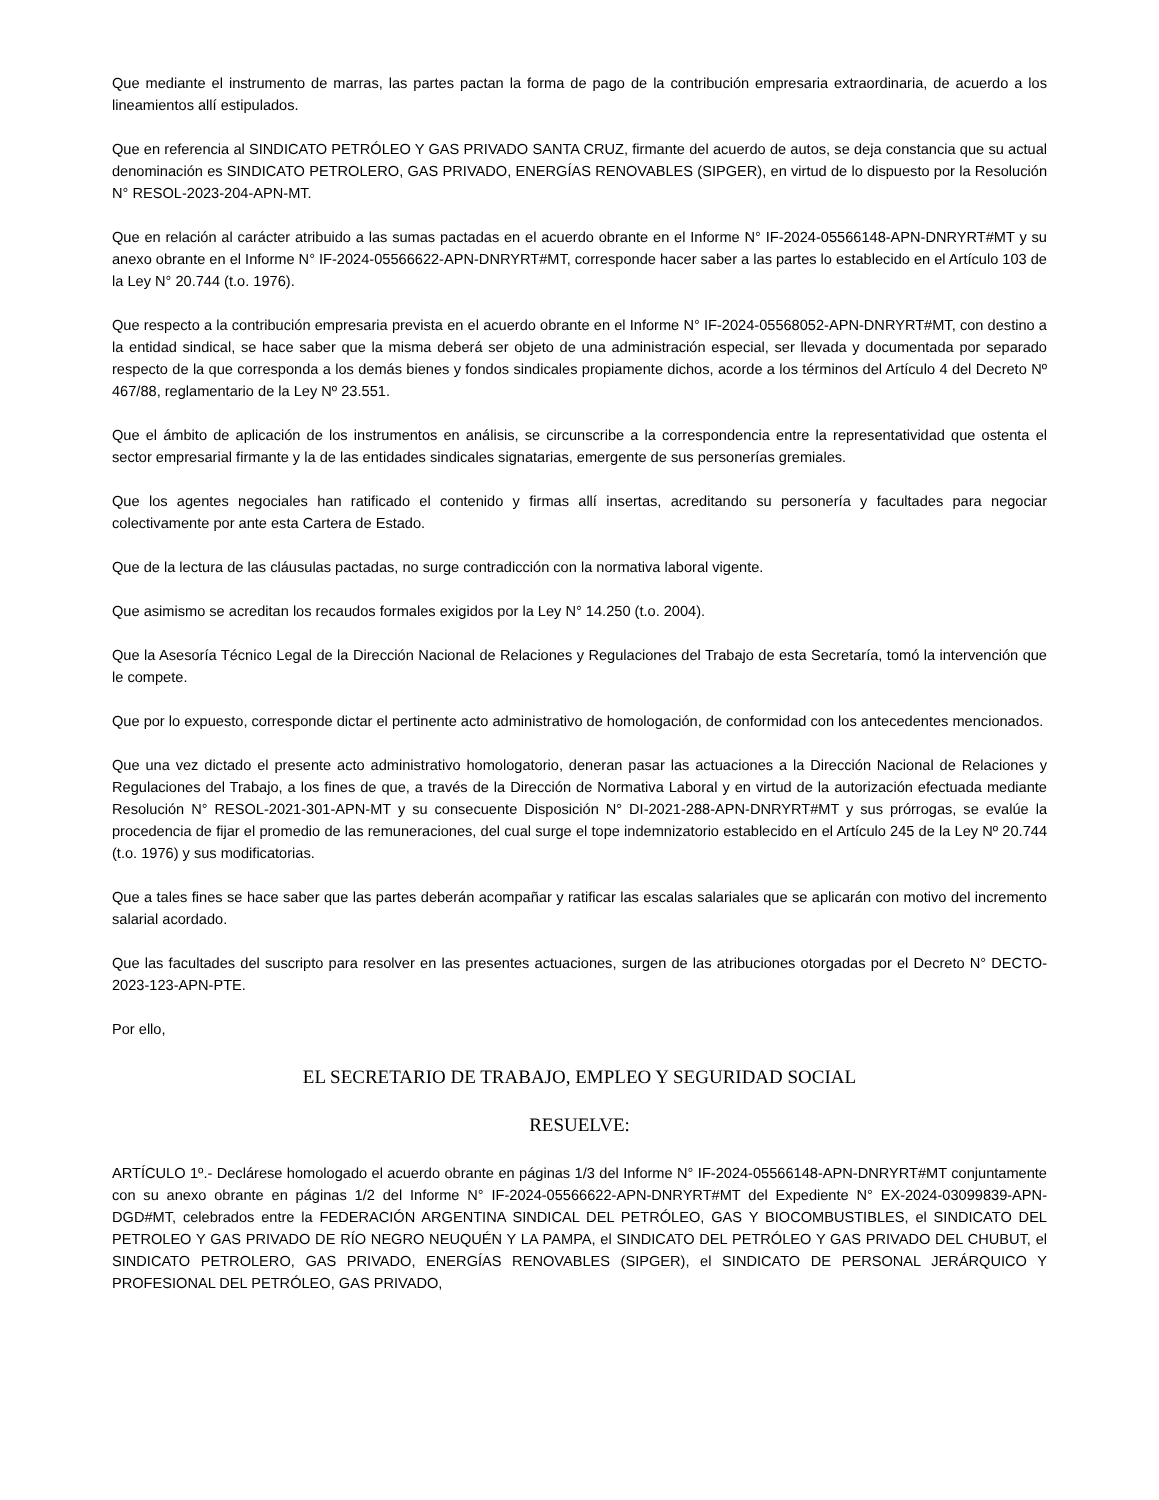Que mediante el instrumento de marras, las partes pactan la forma de pago de la contribución empresaria extraordinaria, de acuerdo a los lineamientos allí estipulados.
Que en referencia al SINDICATO PETRÓLEO Y GAS PRIVADO SANTA CRUZ, firmante del acuerdo de autos, se deja constancia que su actual denominación es SINDICATO PETROLERO, GAS PRIVADO, ENERGÍAS RENOVABLES (SIPGER), en virtud de lo dispuesto por la Resolución N° RESOL-2023-204-APN-MT.
Que en relación al carácter atribuido a las sumas pactadas en el acuerdo obrante en el Informe N° IF-2024-05566148-APN-DNRYRT#MT y su anexo obrante en el Informe N° IF-2024-05566622-APN-DNRYRT#MT, corresponde hacer saber a las partes lo establecido en el Artículo 103 de la Ley N° 20.744 (t.o. 1976).
Que respecto a la contribución empresaria prevista en el acuerdo obrante en el Informe N° IF-2024-05568052-APN-DNRYRT#MT, con destino a la entidad sindical, se hace saber que la misma deberá ser objeto de una administración especial, ser llevada y documentada por separado respecto de la que corresponda a los demás bienes y fondos sindicales propiamente dichos, acorde a los términos del Artículo 4 del Decreto Nº 467/88, reglamentario de la Ley Nº 23.551.
Que el ámbito de aplicación de los instrumentos en análisis, se circunscribe a la correspondencia entre la representatividad que ostenta el sector empresarial firmante y la de las entidades sindicales signatarias, emergente de sus personerías gremiales.
Que los agentes negociales han ratificado el contenido y firmas allí insertas, acreditando su personería y facultades para negociar colectivamente por ante esta Cartera de Estado.
Que de la lectura de las cláusulas pactadas, no surge contradicción con la normativa laboral vigente.
Que asimismo se acreditan los recaudos formales exigidos por la Ley N° 14.250 (t.o. 2004).
Que la Asesoría Técnico Legal de la Dirección Nacional de Relaciones y Regulaciones del Trabajo de esta Secretaría, tomó la intervención que le compete.
Que por lo expuesto, corresponde dictar el pertinente acto administrativo de homologación, de conformidad con los antecedentes mencionados.
Que una vez dictado el presente acto administrativo homologatorio, deneran pasar las actuaciones a la Dirección Nacional de Relaciones y Regulaciones del Trabajo, a los fines de que, a través de la Dirección de Normativa Laboral y en virtud de la autorización efectuada mediante Resolución N° RESOL-2021-301-APN-MT y su consecuente Disposición N° DI-2021-288-APN-DNRYRT#MT y sus prórrogas, se evalúe la procedencia de fijar el promedio de las remuneraciones, del cual surge el tope indemnizatorio establecido en el Artículo 245 de la Ley Nº 20.744 (t.o. 1976) y sus modificatorias.
Que a tales fines se hace saber que las partes deberán acompañar y ratificar las escalas salariales que se aplicarán con motivo del incremento salarial acordado.
Que las facultades del suscripto para resolver en las presentes actuaciones, surgen de las atribuciones otorgadas por el Decreto N° DECTO-2023-123-APN-PTE.
Por ello,
EL SECRETARIO DE TRABAJO, EMPLEO Y SEGURIDAD SOCIAL
RESUELVE:
ARTÍCULO 1º.- Declárese homologado el acuerdo obrante en páginas 1/3 del Informe N° IF-2024-05566148-APN-DNRYRT#MT conjuntamente con su anexo obrante en páginas 1/2 del Informe N° IF-2024-05566622-APN-DNRYRT#MT del Expediente N° EX-2024-03099839-APN-DGD#MT, celebrados entre la FEDERACIÓN ARGENTINA SINDICAL DEL PETRÓLEO, GAS Y BIOCOMBUSTIBLES, el SINDICATO DEL PETROLEO Y GAS PRIVADO DE RÍO NEGRO NEUQUÉN Y LA PAMPA, el SINDICATO DEL PETRÓLEO Y GAS PRIVADO DEL CHUBUT, el SINDICATO PETROLERO, GAS PRIVADO, ENERGÍAS RENOVABLES (SIPGER), el SINDICATO DE PERSONAL JERÁRQUICO Y PROFESIONAL DEL PETRÓLEO, GAS PRIVADO,